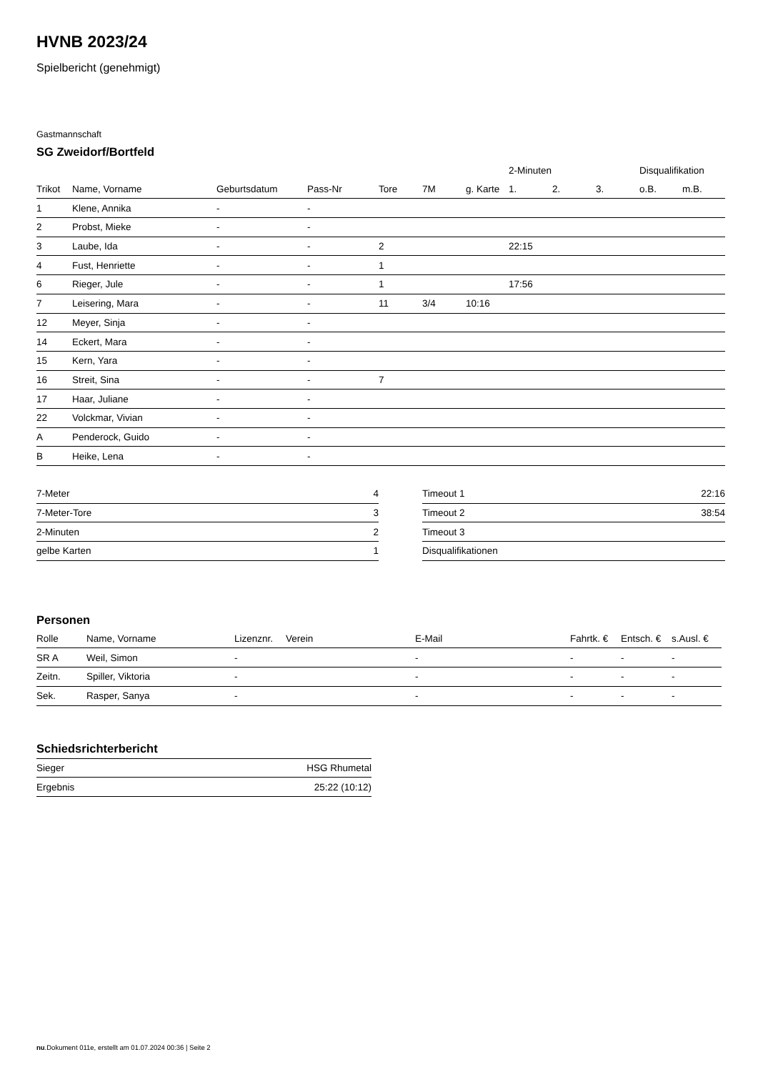HVNB 2023/24
Spielbericht (genehmigt)
Gastmannschaft
SG Zweidorf/Bortfeld
| | | | | | | | 2-Minuten | | | Disqualifikation | |
| --- | --- | --- | --- | --- | --- | --- | --- | --- | --- | --- | --- |
| Trikot | Name, Vorname | Geburtsdatum | Pass-Nr | Tore | 7M | g. Karte | 1. | 2. | 3. | o.B. | m.B. |
| 1 | Klene, Annika | - | - | | | | | | | | |
| 2 | Probst, Mieke | - | - | | | | | | | | |
| 3 | Laube, Ida | - | - | 2 | | | 22:15 | | | | |
| 4 | Fust, Henriette | - | - | 1 | | | | | | | |
| 6 | Rieger, Jule | - | - | 1 | | | 17:56 | | | | |
| 7 | Leisering, Mara | - | - | 11 | 3/4 | 10:16 | | | | | |
| 12 | Meyer, Sinja | - | - | | | | | | | | |
| 14 | Eckert, Mara | - | - | | | | | | | | |
| 15 | Kern, Yara | - | - | | | | | | | | |
| 16 | Streit, Sina | - | - | 7 | | | | | | | |
| 17 | Haar, Juliane | - | - | | | | | | | | |
| 22 | Volckmar, Vivian | - | - | | | | | | | | |
| A | Penderock, Guido | - | - | | | | | | | | |
| B | Heike, Lena | - | - | | | | | | | | |
| 7-Meter | 4 |
| 7-Meter-Tore | 3 |
| 2-Minuten | 2 |
| gelbe Karten | 1 |
| Timeout 1 | 22:16 |
| Timeout 2 | 38:54 |
| Timeout 3 | |
| Disqualifikationen | |
Personen
| Rolle | Name, Vorname | Lizenznr. | Verein | E-Mail | Fahrtk. € | Entsch. € | s.Ausl. € |
| --- | --- | --- | --- | --- | --- | --- | --- |
| SR A | Weil, Simon | - | | - | - | - | - |
| Zeitn. | Spiller, Viktoria | - | | - | - | - | - |
| Sek. | Rasper, Sanya | - | | - | - | - | - |
Schiedsrichterbericht
| Sieger | HSG Rhumetal |
| Ergebnis | 25:22 (10:12) |
nu.Dokument 011e, erstellt am 01.07.2024 00:36 | Seite 2